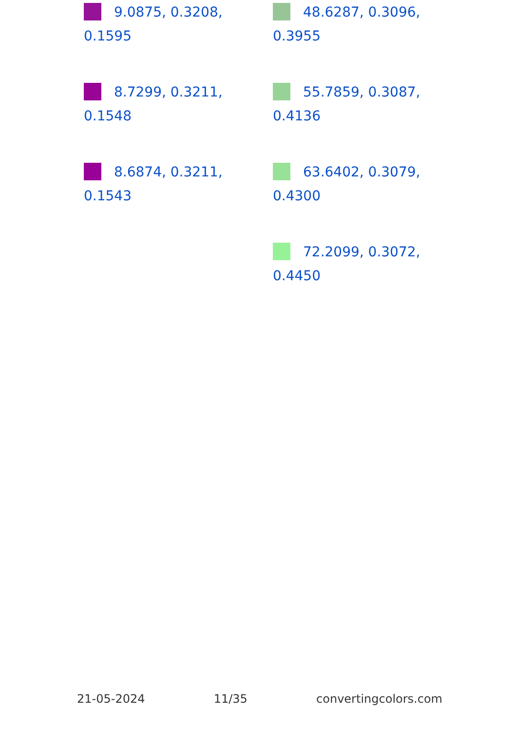9.0875, 0.3208, 0.1595
8.7299, 0.3211, 0.1548
8.6874, 0.3211, 0.1543
48.6287, 0.3096, 0.3955
55.7859, 0.3087, 0.4136
63.6402, 0.3079, 0.4300
72.2099, 0.3072, 0.4450
21-05-2024 11/35 convertingcolors.com